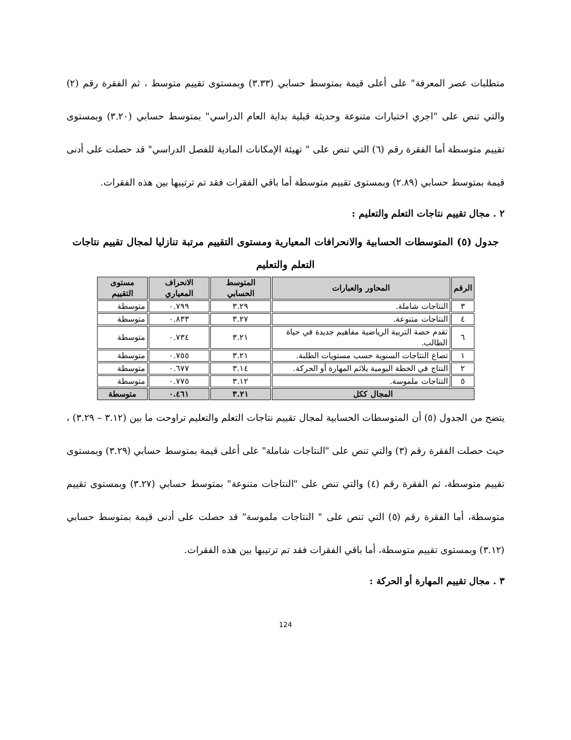متطلبات عصر المعرفة" على أعلى قيمة بمتوسط حسابي (٣.٣٣) وبمستوى تقييم متوسط ، ثم الفقرة رقم (٢) والتي تنص على "اجري اختبارات متنوعة وحديثة قبلية بداية العام الدراسي" بمتوسط حسابي (٣.٢٠) وبمستوى تقييم متوسطة أما الفقرة رقم (٦) التي تنص على " تهيئة الإمكانات المادية للفصل الدراسي" قد حصلت على أدنى قيمة بمتوسط حسابي (٢.٨٩) وبمستوى تقييم متوسطة أما باقي الفقرات فقد تم ترتيبها بين هذه الفقرات.
٢ . مجال تقييم نتاجات التعلم والتعليم :
جدول (٥) المتوسطات الحسابية والانحرافات المعيارية ومستوى التقييم مرتبة تنازليا لمجال تقييم نتاجات التعلم والتعليم
| الرقم | المحاور والعبارات | المتوسط الحسابي | الانحراف المعياري | مستوى التقييم |
| --- | --- | --- | --- | --- |
| ٣ | النتاجات شاملة. | ٣.٢٩ | ٠.٧٩٩ | متوسطة |
| ٤ | النتاجات متنوعة. | ٣.٢٧ | ٠.٨٣٣ | متوسطة |
| ٦ | تقدم حصة التربية الرياضية مفاهيم جديدة في حياة الطالب. | ٣.٢١ | ٠.٧٣٤ | متوسطة |
| ١ | تصاغ النتاجات السنوية حسب مستويات الطلبة. | ٣.٢١ | ٠.٧٥٥ | متوسطة |
| ٢ | النتاج في الخطة اليومية يلائم المهارة أو الحركة. | ٣.١٤ | ٠.٦٧٧ | متوسطة |
| ٥ | النتاجات ملموسة. | ٣.١٢ | ٠.٧٧٥ | متوسطة |
| المجال ككل | | ٣.٢١ | ٠.٤٦١ | متوسطة |
يتضح من الجدول (٥) أن المتوسطات الحسابية لمجال تقييم نتاجات التعلم والتعليم تراوحت ما بين (٣.١٢ – ٣.٢٩) ، حيث حصلت الفقرة رقم (٣) والتي تنص على "النتاجات شاملة" على أعلى قيمة بمتوسط حسابي (٣.٢٩) وبمستوى تقييم متوسطة، ثم الفقرة رقم (٤) والتي تنص على "النتاجات متنوعة" بمتوسط حسابي (٣.٢٧) وبمستوى تقييم متوسطة، أما الفقرة رقم (٥) التي تنص على " النتاجات ملموسة" قد حصلت على أدنى قيمة بمتوسط حسابي (٣.١٢) وبمستوى تقييم متوسطة، أما باقي الفقرات فقد تم ترتيبها بين هذه الفقرات.
٣ . مجال تقييم المهارة أو الحركة :
124